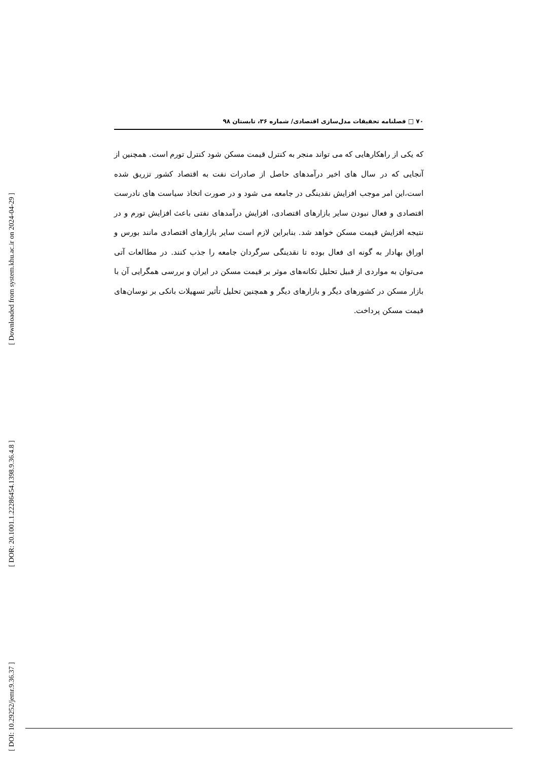۷۰ □ فصلنامه تحقیقات مدل‌سازی اقتصادی/ شماره ۳۶، تابستان ۹۸
که یکی از راهکارهایی که می تواند منجر به کنترل قیمت مسکن شود کنترل تورم است. همچنین از آنجایی که در سال های اخیر درآمدهای حاصل از صادرات نفت به اقتصاد کشور تزریق شده است،این امر موجب افزایش نقدینگی در جامعه می شود و در صورت اتخاذ سیاست های نادرست اقتصادی و فعال نبودن سایر بازارهای اقتصادی، افزایش درآمدهای نفتی باعث افزایش تورم و در نتیجه افزایش قیمت مسکن خواهد شد. بنابراین لازم است سایر بازارهای اقتصادی مانند بورس و اوراق بهادار به گونه ای فعال بوده تا نقدینگی سرگردان جامعه را جذب کنند. در مطالعات آتی می‌توان به مواردی از قبیل تحلیل تکانه‌های موثر بر قیمت مسکن در ایران و بررسی همگرایی آن با بازار مسکن در کشورهای دیگر و بازارهای دیگر و همچنین تحلیل تأثیر تسهیلات بانکی بر نوسان‌های قیمت مسکن پرداخت.
[ Downloaded from system.khu.ac.ir on 2024-04-29 ]
[ DOR: 20.1001.1.22286454.1398.9.36.4.8 ]
[ DOI: 10.29252/jemr.9.36.37 ]